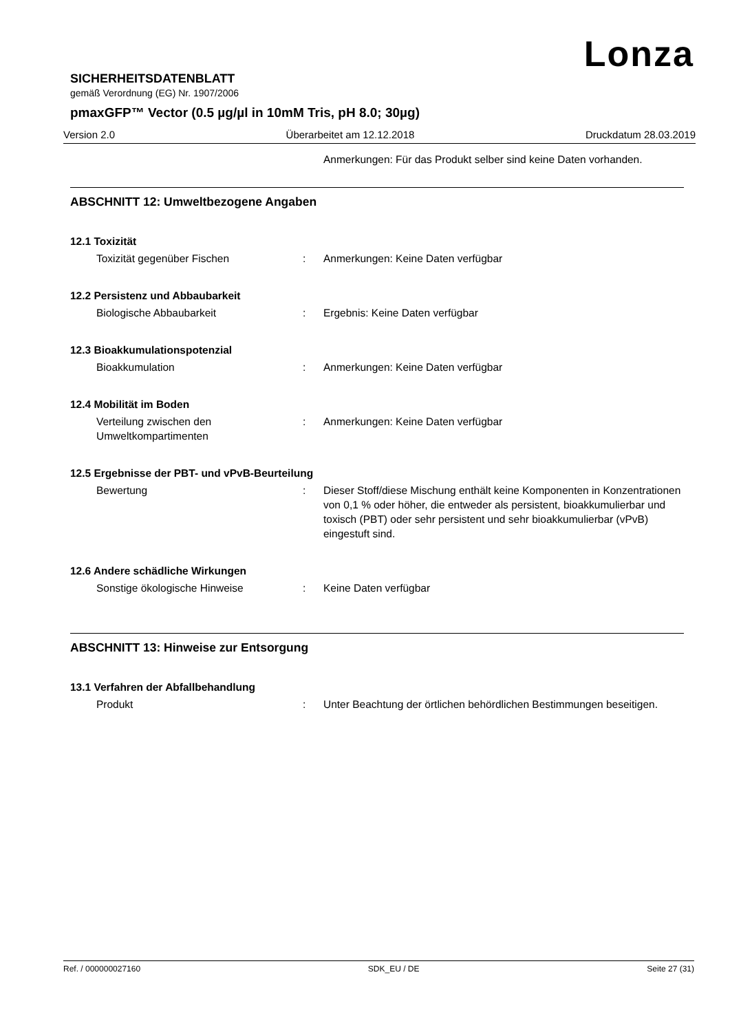Lonza
SICHERHEITSDATENBLATT
gemäß Verordnung (EG) Nr. 1907/2006
pmaxGFP™ Vector (0.5 µg/µl in 10mM Tris, pH 8.0; 30µg)
Version 2.0 Überarbeitet am 12.12.2018 Druckdatum 28.03.2019
Anmerkungen: Für das Produkt selber sind keine Daten vorhanden.
ABSCHNITT 12: Umweltbezogene Angaben
12.1 Toxizität
Toxizität gegenüber Fischen : Anmerkungen: Keine Daten verfügbar
12.2 Persistenz und Abbaubarkeit
Biologische Abbaubarkeit : Ergebnis: Keine Daten verfügbar
12.3 Bioakkumulationspotenzial
Bioakkumulation : Anmerkungen: Keine Daten verfügbar
12.4 Mobilität im Boden
Verteilung zwischen den Umweltkompartimenten
: Anmerkungen: Keine Daten verfügbar
12.5 Ergebnisse der PBT- und vPvB-Beurteilung
Bewertung : Dieser Stoff/diese Mischung enthält keine Komponenten in Konzentrationen von 0,1 % oder höher, die entweder als persistent, bioakkumulierbar und toxisch (PBT) oder sehr persistent und sehr bioakkumulierbar (vPvB) eingestuft sind.
12.6 Andere schädliche Wirkungen
Sonstige ökologische Hinweise : Keine Daten verfügbar
ABSCHNITT 13: Hinweise zur Entsorgung
13.1 Verfahren der Abfallbehandlung
Produkt : Unter Beachtung der örtlichen behördlichen Bestimmungen beseitigen.
Ref. / 000000027160 SDK_EU / DE Seite 27 (31)